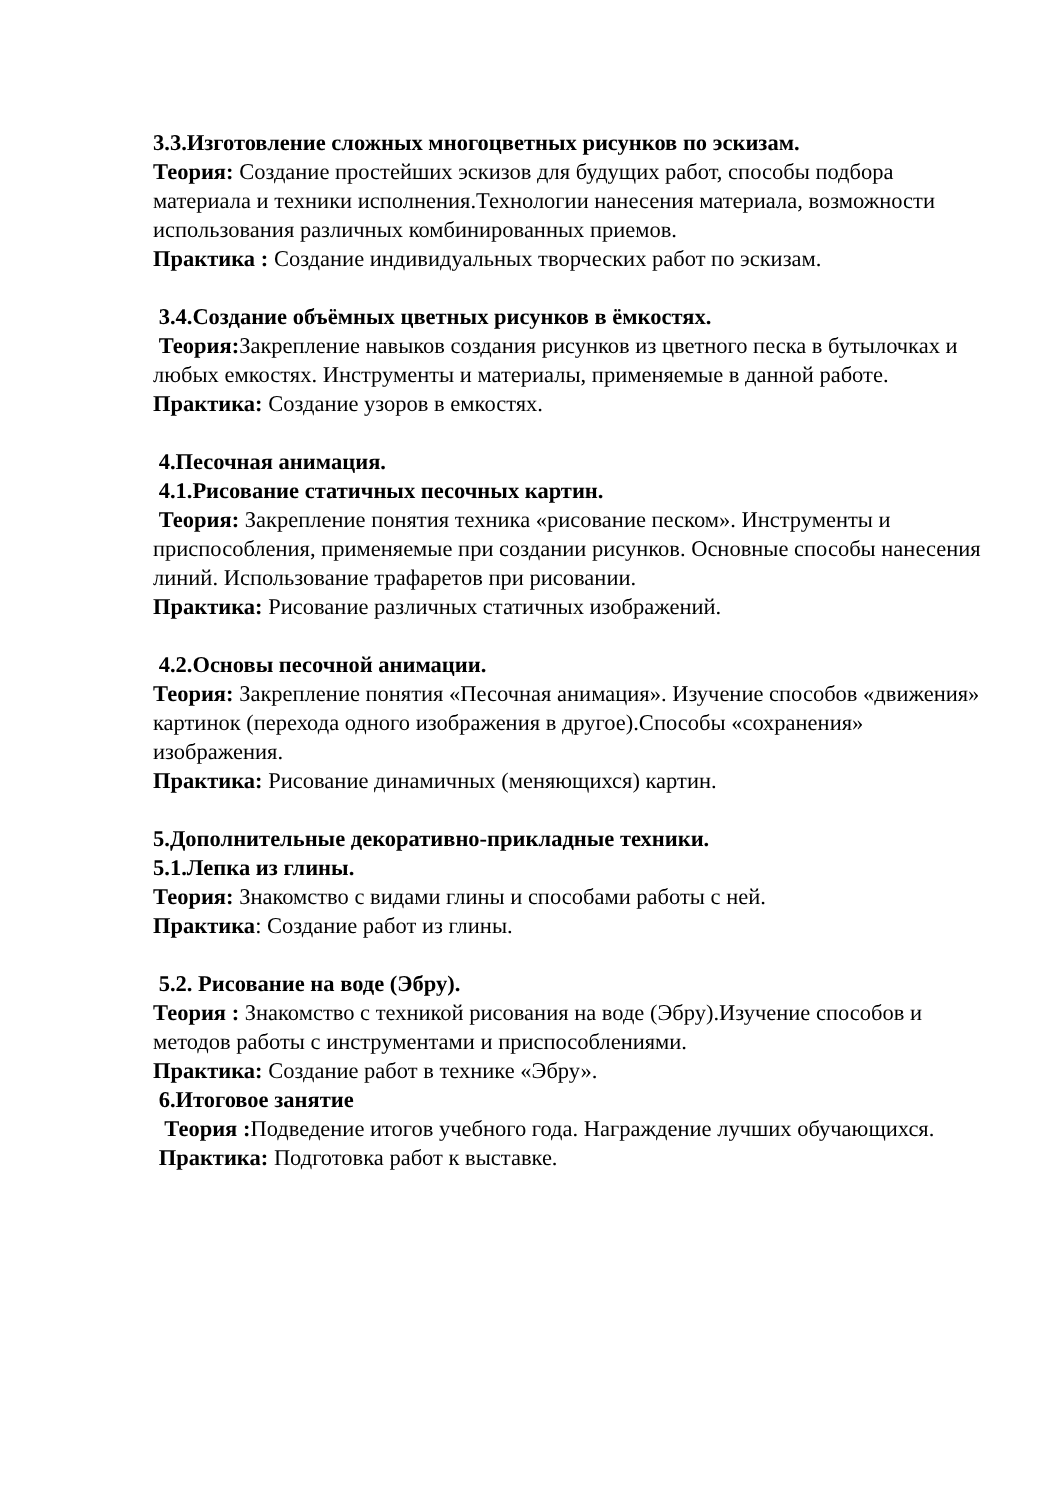3.3.Изготовление сложных многоцветных рисунков по эскизам.
Теория: Создание простейших эскизов для будущих работ, способы подбора материала и техники исполнения.Технологии нанесения материала, возможности использования различных комбинированных приемов.
Практика : Создание индивидуальных творческих работ по эскизам.
3.4.Создание объёмных цветных рисунков в ёмкостях.
Теория: Закрепление навыков создания рисунков из цветного песка в бутылочках и любых емкостях. Инструменты и материалы, применяемые в данной работе.
Практика: Создание узоров в емкостях.
4.Песочная анимация.
4.1.Рисование статичных песочных картин.
Теория: Закрепление понятия техника «рисование песком». Инструменты и приспособления, применяемые при создании рисунков. Основные способы нанесения линий. Использование трафаретов при рисовании.
Практика: Рисование различных статичных изображений.
4.2.Основы песочной анимации.
Теория: Закрепление понятия «Песочная анимация». Изучение способов «движения» картинок (перехода одного изображения в другое).Способы «сохранения» изображения.
Практика: Рисование динамичных (меняющихся) картин.
5.Дополнительные декоративно-прикладные техники.
5.1.Лепка из глины.
Теория: Знакомство с видами глины и способами работы с ней.
Практика: Создание работ из глины.
5.2. Рисование на воде (Эбру).
Теория : Знакомство с техникой рисования на воде (Эбру).Изучение способов и методов работы с инструментами и приспособлениями.
Практика: Создание работ в технике «Эбру».
6.Итоговое занятие
Теория : Подведение итогов учебного года. Награждение лучших обучающихся.
Практика: Подготовка работ к выставке.